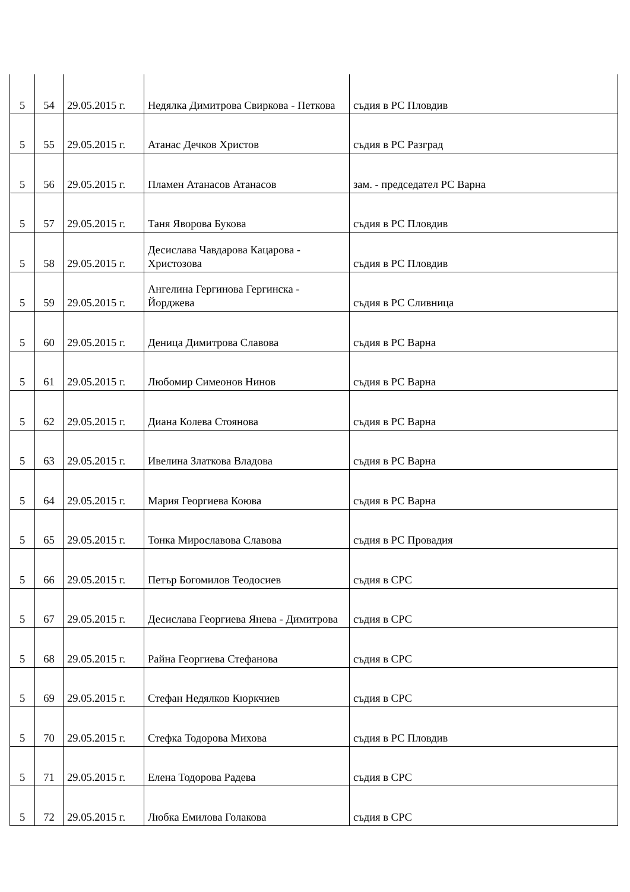| 5 | 54 | 29.05.2015 г. | Недялка Димитрова Свиркова - Петкова | съдия в РС Пловдив |
| 5 | 55 | 29.05.2015 г. | Атанас Дечков Христов | съдия в РС Разград |
| 5 | 56 | 29.05.2015 г. | Пламен Атанасов Атанасов | зам. - председател РС Варна |
| 5 | 57 | 29.05.2015 г. | Таня Яворова Букова | съдия в РС Пловдив |
| 5 | 58 | 29.05.2015 г. | Десислава Чавдарова Кацарова - Христозова | съдия в РС Пловдив |
| 5 | 59 | 29.05.2015 г. | Ангелина Гергинова Гергинска - Йорджева | съдия в РС Сливница |
| 5 | 60 | 29.05.2015 г. | Деница Димитрова Славова | съдия в РС Варна |
| 5 | 61 | 29.05.2015 г. | Любомир Симеонов Нинов | съдия в РС Варна |
| 5 | 62 | 29.05.2015 г. | Диана Колева Стоянова | съдия в РС Варна |
| 5 | 63 | 29.05.2015 г. | Ивелина Златкова Владова | съдия в РС Варна |
| 5 | 64 | 29.05.2015 г. | Мария Георгиева Коюва | съдия в РС Варна |
| 5 | 65 | 29.05.2015 г. | Тонка Мирославова Славова | съдия в РС Провадия |
| 5 | 66 | 29.05.2015 г. | Петър Богомилов Теодосиев | съдия в СРС |
| 5 | 67 | 29.05.2015 г. | Десислава Георгиева Янева - Димитрова | съдия в СРС |
| 5 | 68 | 29.05.2015 г. | Райна Георгиева Стефанова | съдия в СРС |
| 5 | 69 | 29.05.2015 г. | Стефан Недялков Кюркчиев | съдия в СРС |
| 5 | 70 | 29.05.2015 г. | Стефка Тодорова Михова | съдия в РС Пловдив |
| 5 | 71 | 29.05.2015 г. | Елена Тодорова Радева | съдия в СРС |
| 5 | 72 | 29.05.2015 г. | Любка Емилова Голакова | съдия в СРС |